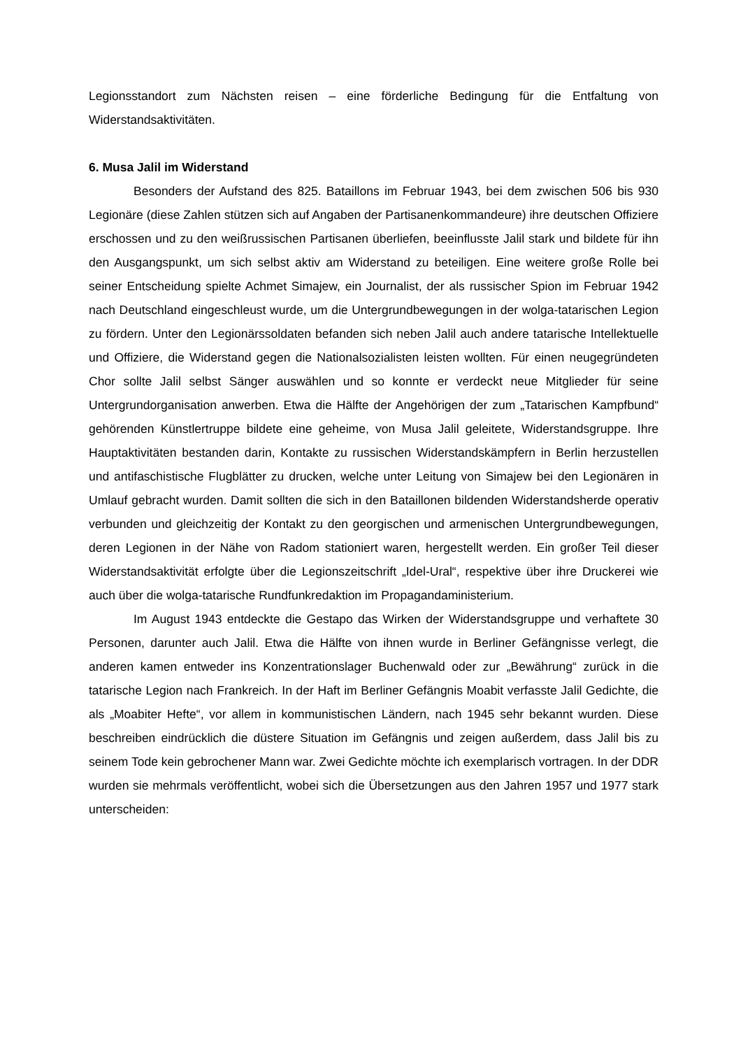Legionsstandort zum Nächsten reisen – eine förderliche Bedingung für die Entfaltung von Widerstandsaktivitäten.
6. Musa Jalil im Widerstand
Besonders der Aufstand des 825. Bataillons im Februar 1943, bei dem zwischen 506 bis 930 Legionäre (diese Zahlen stützen sich auf Angaben der Partisanenkommandeure) ihre deutschen Offiziere erschossen und zu den weißrussischen Partisanen überliefen, beeinflusste Jalil stark und bildete für ihn den Ausgangspunkt, um sich selbst aktiv am Widerstand zu beteiligen. Eine weitere große Rolle bei seiner Entscheidung spielte Achmet Simajew, ein Journalist, der als russischer Spion im Februar 1942 nach Deutschland eingeschleust wurde, um die Untergrundbewegungen in der wolga-tatarischen Legion zu fördern. Unter den Legionärssoldaten befanden sich neben Jalil auch andere tatarische Intellektuelle und Offiziere, die Widerstand gegen die Nationalsozialisten leisten wollten. Für einen neugegründeten Chor sollte Jalil selbst Sänger auswählen und so konnte er verdeckt neue Mitglieder für seine Untergrundorganisation anwerben. Etwa die Hälfte der Angehörigen der zum „Tatarischen Kampfbund“ gehörenden Künstlertruppe bildete eine geheime, von Musa Jalil geleitete, Widerstandsgruppe. Ihre Hauptaktivitäten bestanden darin, Kontakte zu russischen Widerstandskämpfern in Berlin herzustellen und antifaschistische Flugblätter zu drucken, welche unter Leitung von Simajew bei den Legionären in Umlauf gebracht wurden. Damit sollten die sich in den Bataillonen bildenden Widerstandsherde operativ verbunden und gleichzeitig der Kontakt zu den georgischen und armenischen Untergrundbewegungen, deren Legionen in der Nähe von Radom stationiert waren, hergestellt werden. Ein großer Teil dieser Widerstandsaktivität erfolgte über die Legionszeitschrift „Idel-Ural“, respektive über ihre Druckerei wie auch über die wolga-tatarische Rundfunkredaktion im Propagandaministerium.
Im August 1943 entdeckte die Gestapo das Wirken der Widerstandsgruppe und verhaftete 30 Personen, darunter auch Jalil. Etwa die Hälfte von ihnen wurde in Berliner Gefängnisse verlegt, die anderen kamen entweder ins Konzentrationslager Buchenwald oder zur „Bewährung“ zurück in die tatarische Legion nach Frankreich. In der Haft im Berliner Gefängnis Moabit verfasste Jalil Gedichte, die als „Moabiter Hefte“, vor allem in kommunistischen Ländern, nach 1945 sehr bekannt wurden. Diese beschreiben eindrücklich die düstere Situation im Gefängnis und zeigen außerdem, dass Jalil bis zu seinem Tode kein gebrochener Mann war. Zwei Gedichte möchte ich exemplarisch vortragen. In der DDR wurden sie mehrmals veröffentlicht, wobei sich die Übersetzungen aus den Jahren 1957 und 1977 stark unterscheiden: